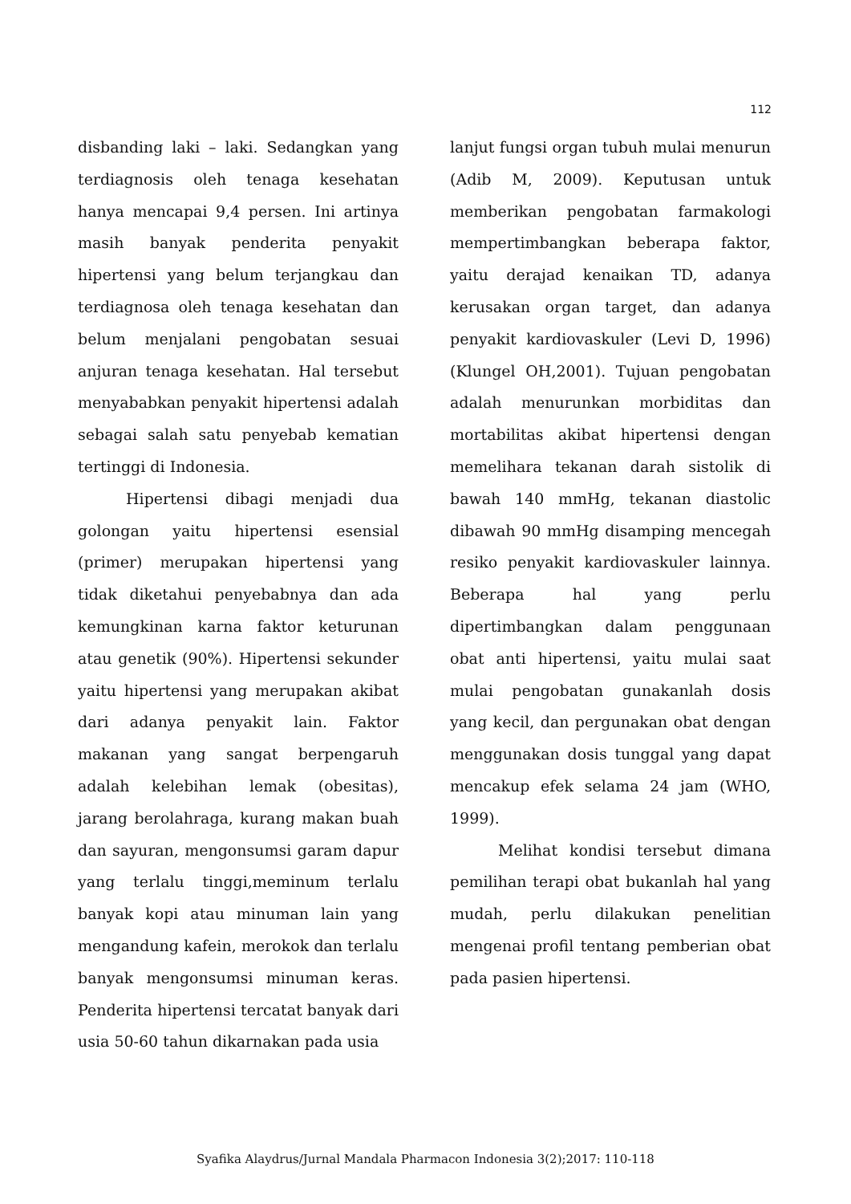112
disbanding laki – laki. Sedangkan yang terdiagnosis oleh tenaga kesehatan hanya mencapai 9,4 persen. Ini artinya masih banyak penderita penyakit hipertensi yang belum terjangkau dan terdiagnosa oleh tenaga kesehatan dan belum menjalani pengobatan sesuai anjuran tenaga kesehatan. Hal tersebut menyababkan penyakit hipertensi adalah sebagai salah satu penyebab kematian tertinggi di Indonesia.
Hipertensi dibagi menjadi dua golongan yaitu hipertensi esensial (primer) merupakan hipertensi yang tidak diketahui penyebabnya dan ada kemungkinan karna faktor keturunan atau genetik (90%). Hipertensi sekunder yaitu hipertensi yang merupakan akibat dari adanya penyakit lain. Faktor makanan yang sangat berpengaruh adalah kelebihan lemak (obesitas), jarang berolahraga, kurang makan buah dan sayuran, mengonsumsi garam dapur yang terlalu tinggi,meminum terlalu banyak kopi atau minuman lain yang mengandung kafein, merokok dan terlalu banyak mengonsumsi minuman keras. Penderita hipertensi tercatat banyak dari usia 50-60 tahun dikarnakan pada usia
lanjut fungsi organ tubuh mulai menurun (Adib M, 2009). Keputusan untuk memberikan pengobatan farmakologi mempertimbangkan beberapa faktor, yaitu derajad kenaikan TD, adanya kerusakan organ target, dan adanya penyakit kardiovaskuler (Levi D, 1996)(Klungel OH,2001). Tujuan pengobatan adalah menurunkan morbiditas dan mortabilitas akibat hipertensi dengan memelihara tekanan darah sistolik di bawah 140 mmHg, tekanan diastolic dibawah 90 mmHg disamping mencegah resiko penyakit kardiovaskuler lainnya. Beberapa hal yang perlu dipertimbangkan dalam penggunaan obat anti hipertensi, yaitu mulai saat mulai pengobatan gunakanlah dosis yang kecil, dan pergunakan obat dengan menggunakan dosis tunggal yang dapat mencakup efek selama 24 jam (WHO, 1999).
Melihat kondisi tersebut dimana pemilihan terapi obat bukanlah hal yang mudah, perlu dilakukan penelitian mengenai profil tentang pemberian obat pada pasien hipertensi.
Syafika Alaydrus/Jurnal Mandala Pharmacon Indonesia 3(2);2017: 110-118